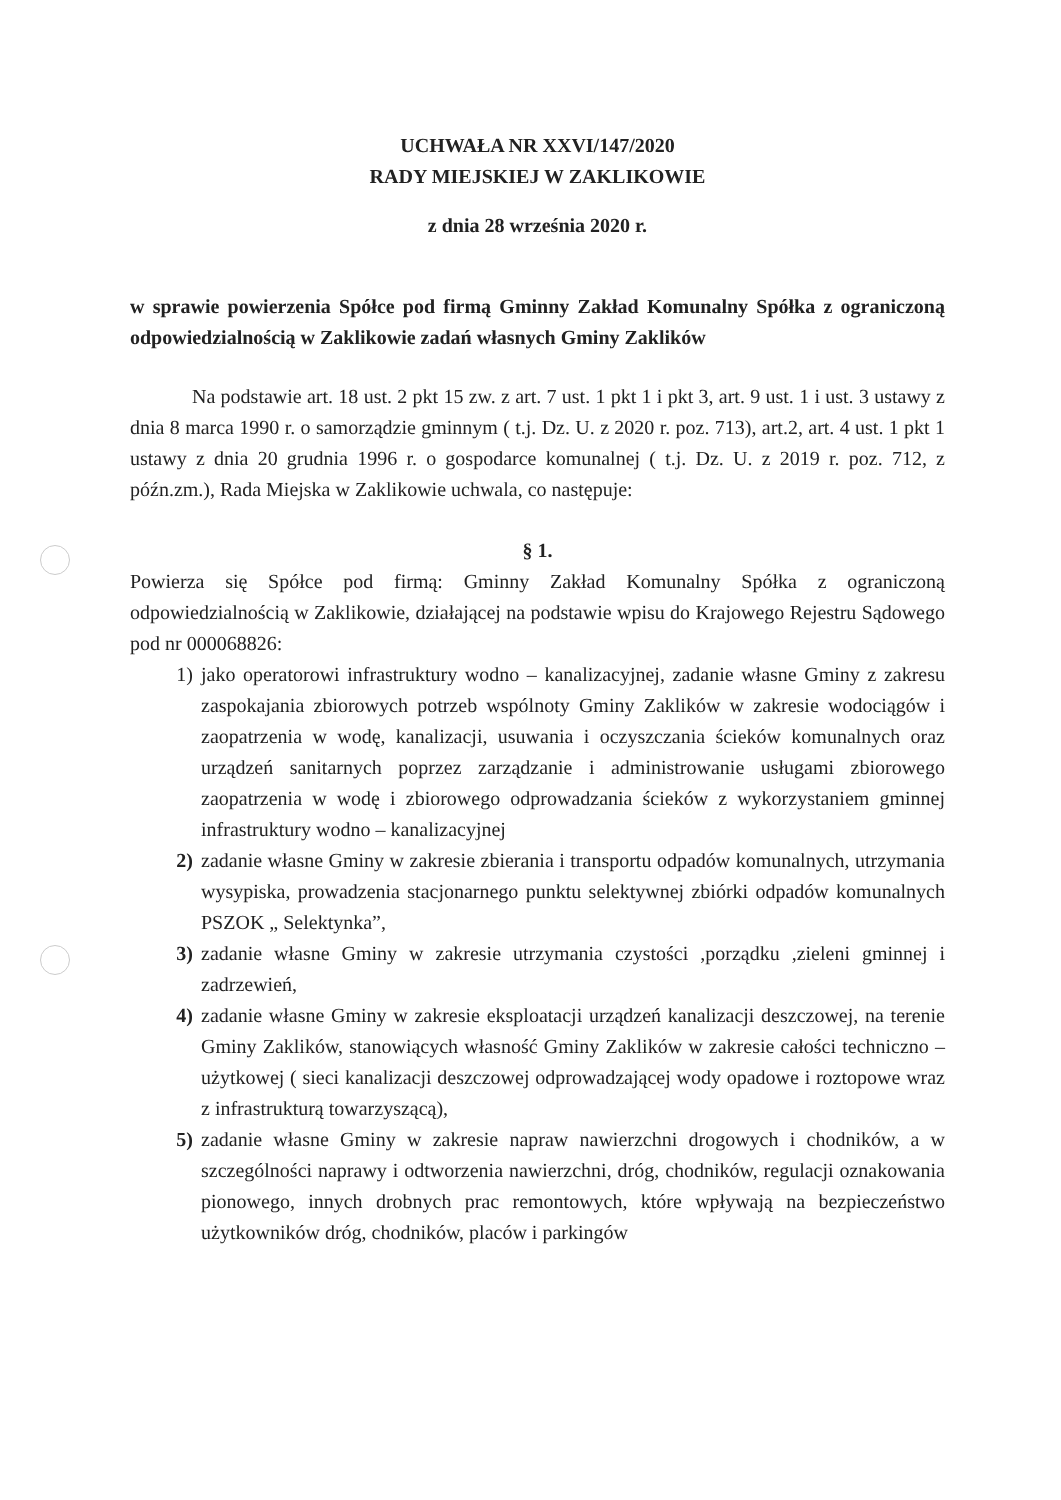UCHWAŁA NR XXVI/147/2020
RADY MIEJSKIEJ W ZAKLIKOWIE
z dnia 28 września 2020 r.
w sprawie powierzenia Spółce pod firmą Gminny Zakład Komunalny Spółka z ograniczoną odpowiedzialnością w Zaklikowie zadań własnych Gminy Zaklików
Na podstawie art. 18 ust. 2 pkt 15 zw. z art. 7 ust. 1 pkt 1 i pkt 3, art. 9 ust. 1 i ust. 3 ustawy z dnia 8 marca 1990 r. o samorządzie gminnym ( t.j. Dz. U. z 2020 r. poz. 713), art.2, art. 4 ust. 1 pkt 1 ustawy z dnia 20 grudnia 1996 r. o gospodarce komunalnej ( t.j. Dz. U. z 2019 r. poz. 712, z późn.zm.), Rada Miejska w Zaklikowie uchwala, co następuje:
§ 1.
Powierza się Spółce pod firmą: Gminny Zakład Komunalny Spółka z ograniczoną odpowiedzialnością w Zaklikowie, działającej na podstawie wpisu do Krajowego Rejestru Sądowego pod nr 000068826:
1) jako operatorowi infrastruktury wodno – kanalizacyjnej, zadanie własne Gminy z zakresu zaspokajania zbiorowych potrzeb wspólnoty Gminy Zaklików w zakresie wodociągów i zaopatrzenia w wodę, kanalizacji, usuwania i oczyszczania ścieków komunalnych oraz urządzeń sanitarnych poprzez zarządzanie i administrowanie usługami zbiorowego zaopatrzenia w wodę i zbiorowego odprowadzania ścieków z wykorzystaniem gminnej infrastruktury wodno – kanalizacyjnej
2) zadanie własne Gminy w zakresie zbierania i transportu odpadów komunalnych, utrzymania wysypiska, prowadzenia stacjonarnego punktu selektywnej zbiórki odpadów komunalnych PSZOK „ Selektynka”,
3) zadanie własne Gminy w zakresie utrzymania czystości ,porządku ,zieleni gminnej i zadrzewień,
4) zadanie własne Gminy w zakresie eksploatacji urządzeń kanalizacji deszczowej, na terenie Gminy Zaklików, stanowiących własność Gminy Zaklików w zakresie całości techniczno – użytkowej ( sieci kanalizacji deszczowej odprowadzającej wody opadowe i roztopowe wraz z infrastrukturą towarzyszącą),
5) zadanie własne Gminy w zakresie napraw nawierzchni drogowych i chodników, a w szczególności naprawy i odtworzenia nawierzchni, dróg, chodników, regulacji oznakowania pionowego, innych drobnych prac remontowych, które wpływają na bezpieczeństwo użytkowników dróg, chodników, placów i parkingów